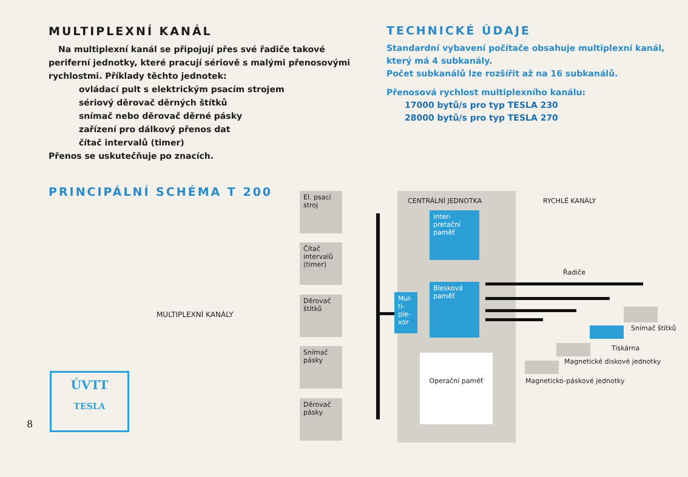MULTIPLEXNÍ KANÁL
Na multiplexní kanál se připojují přes své řadiče takové periferní jednotky, které pracují sériově s malými přenosovými rychlostmi. Příklady těchto jednotek:
ovládací pult s elektrickým psacím strojem
sériový děrovač děrných štítků
snímač nebo děrovač děrné pásky
zařízení pro dálkový přenos dat
čítač intervalů (timer)
Přenos se uskutečňuje po znacích.
TECHNICKÉ ÚDAJE
Standardní vybavení počítače obsahuje multiplexní kanál, který má 4 subkanály.
Počet subkanálů lze rozšířit až na 16 subkanálů.
Přenosová rychlost multiplexního kanálu:
17000 bytů/s pro typ TESLA 230
28000 bytů/s pro typ TESLA 270
PRINCIPÁLNÍ SCHÉMA T 200
MULTIPLEXNÍ KANÁLY
El. psací stroj
Čítač intervalů (timer)
Děrovač štítků
Snímač pásky
Děrovač pásky
CENTRÁLNÍ JEDNOTKA
Mul-ti-ple-xor
Inter-pretační paměť
Blesková paměť
Operační paměť
RYCHLÉ KANÁLY
Řadiče
Snímač štítků
Tiskárna
Magnetické diskové jednotky
Magneticko-páskové jednotky
ÚVTT
TESLA
8